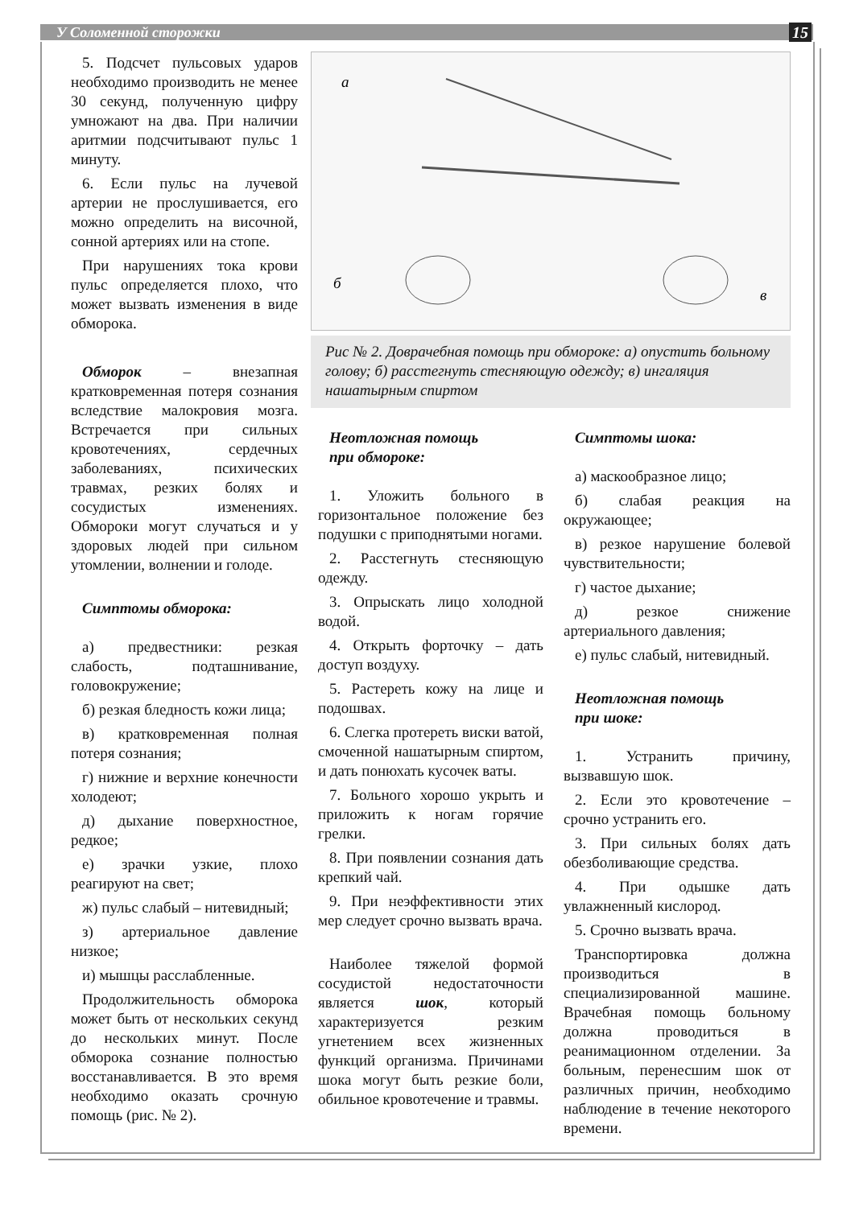У Соломенной сторожки 15
5. Подсчет пульсовых ударов необходимо производить не менее 30 секунд, полученную цифру умножают на два. При наличии аритмии подсчитывают пульс 1 минуту.
6. Если пульс на лучевой артерии не прослушивается, его можно определить на височной, сонной артериях или на стопе.
При нарушениях тока крови пульс определяется плохо, что может вызвать изменения в виде обморока.
Обморок – внезапная кратковременная потеря сознания вследствие малокровия мозга. Встречается при сильных кровотечениях, сердечных заболеваниях, психических травмах, резких болях и сосудистых изменениях. Обмороки могут случаться и у здоровых людей при сильном утомлении, волнении и голоде.
Симптомы обморока:
а) предвестники: резкая слабость, подташнивание, головокружение;
б) резкая бледность кожи лица;
в) кратковременная полная потеря сознания;
г) нижние и верхние конечности холодеют;
д) дыхание поверхностное, редкое;
е) зрачки узкие, плохо реагируют на свет;
ж) пульс слабый – нитевидный;
з) артериальное давление низкое;
и) мышцы расслабленные.
Продолжительность обморока может быть от нескольких секунд до нескольких минут. После обморока сознание полностью восстанавливается. В это время необходимо оказать срочную помощь (рис. № 2).
а
б
в
Рис № 2. Доврачебная помощь при обмороке: а) опустить больному голову; б) расстегнуть стесняющую одежду; в) ингаляция нашатырным спиртом
Неотложная помощь
при обмороке:
1. Уложить больного в горизонтальное положение без подушки с приподнятыми ногами.
2. Расстегнуть стесняющую одежду.
3. Опрыскать лицо холодной водой.
4. Открыть форточку – дать доступ воздуху.
5. Растереть кожу на лице и подошвах.
6. Слегка протереть виски ватой, смоченной нашатырным спиртом, и дать понюхать кусочек ваты.
7. Больного хорошо укрыть и приложить к ногам горячие грелки.
8. При появлении сознания дать крепкий чай.
9. При неэффективности этих мер следует срочно вызвать врача.
Наиболее тяжелой формой сосудистой недостаточности является шок, который характеризуется резким угнетением всех жизненных функций организма. Причинами шока могут быть резкие боли, обильное кровотечение и травмы.
Симптомы шока:
а) маскообразное лицо;
б) слабая реакция на окружающее;
в) резкое нарушение болевой чувствительности;
г) частое дыхание;
д) резкое снижение артериального давления;
е) пульс слабый, нитевидный.
Неотложная помощь
при шоке:
1. Устранить причину, вызвавшую шок.
2. Если это кровотечение – срочно устранить его.
3. При сильных болях дать обезболивающие средства.
4. При одышке дать увлажненный кислород.
5. Срочно вызвать врача.
Транспортировка должна производиться в специализированной машине. Врачебная помощь больному должна проводиться в реанимационном отделении. За больным, перенесшим шок от различных причин, необходимо наблюдение в течение некоторого времени.